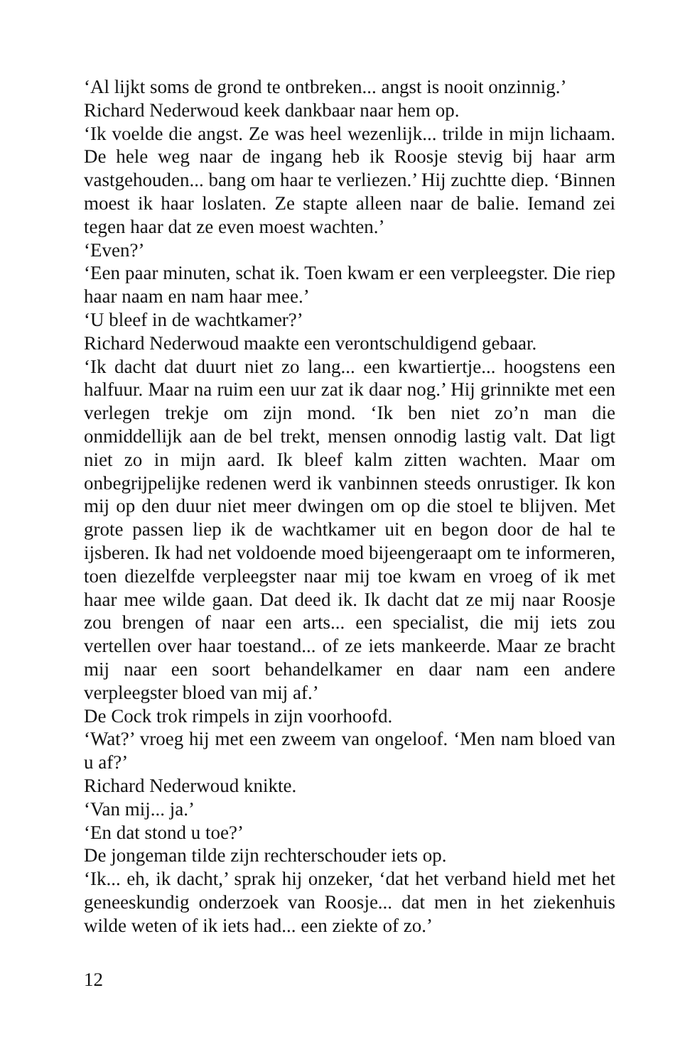‘Al lijkt soms de grond te ontbreken... angst is nooit onzinnig.’
Richard Nederwoud keek dankbaar naar hem op.
‘Ik voelde die angst. Ze was heel wezenlijk... trilde in mijn lichaam. De hele weg naar de ingang heb ik Roosje stevig bij haar arm vastgehouden... bang om haar te verliezen.’ Hij zuchtte diep. ‘Binnen moest ik haar loslaten. Ze stapte alleen naar de balie. Iemand zei tegen haar dat ze even moest wachten.’
‘Even?’
‘Een paar minuten, schat ik. Toen kwam er een verpleegster. Die riep haar naam en nam haar mee.’
‘U bleef in de wachtkamer?’
Richard Nederwoud maakte een verontschuldigend gebaar.
‘Ik dacht dat duurt niet zo lang... een kwartiertje... hoogstens een halfuur. Maar na ruim een uur zat ik daar nog.’ Hij grinnikte met een verlegen trekje om zijn mond. ‘Ik ben niet zo’n man die onmiddellijk aan de bel trekt, mensen onnodig lastig valt. Dat ligt niet zo in mijn aard. Ik bleef kalm zitten wachten. Maar om onbegrijpelijke redenen werd ik vanbinnen steeds onrustiger. Ik kon mij op den duur niet meer dwingen om op die stoel te blijven. Met grote passen liep ik de wachtkamer uit en begon door de hal te ijsberen. Ik had net voldoende moed bijeengeraapt om te informeren, toen diezelfde verpleegster naar mij toe kwam en vroeg of ik met haar mee wilde gaan. Dat deed ik. Ik dacht dat ze mij naar Roosje zou brengen of naar een arts... een specialist, die mij iets zou vertellen over haar toestand... of ze iets mankeerde. Maar ze bracht mij naar een soort behandelkamer en daar nam een andere verpleegster bloed van mij af.’
De Cock trok rimpels in zijn voorhoofd.
‘Wat?’ vroeg hij met een zweem van ongeloof. ‘Men nam bloed van u af?’
Richard Nederwoud knikte.
‘Van mij... ja.’
‘En dat stond u toe?’
De jongeman tilde zijn rechterschouder iets op.
‘Ik... eh, ik dacht,’ sprak hij onzeker, ‘dat het verband hield met het geneeskundig onderzoek van Roosje... dat men in het ziekenhuis wilde weten of ik iets had... een ziekte of zo.’
12